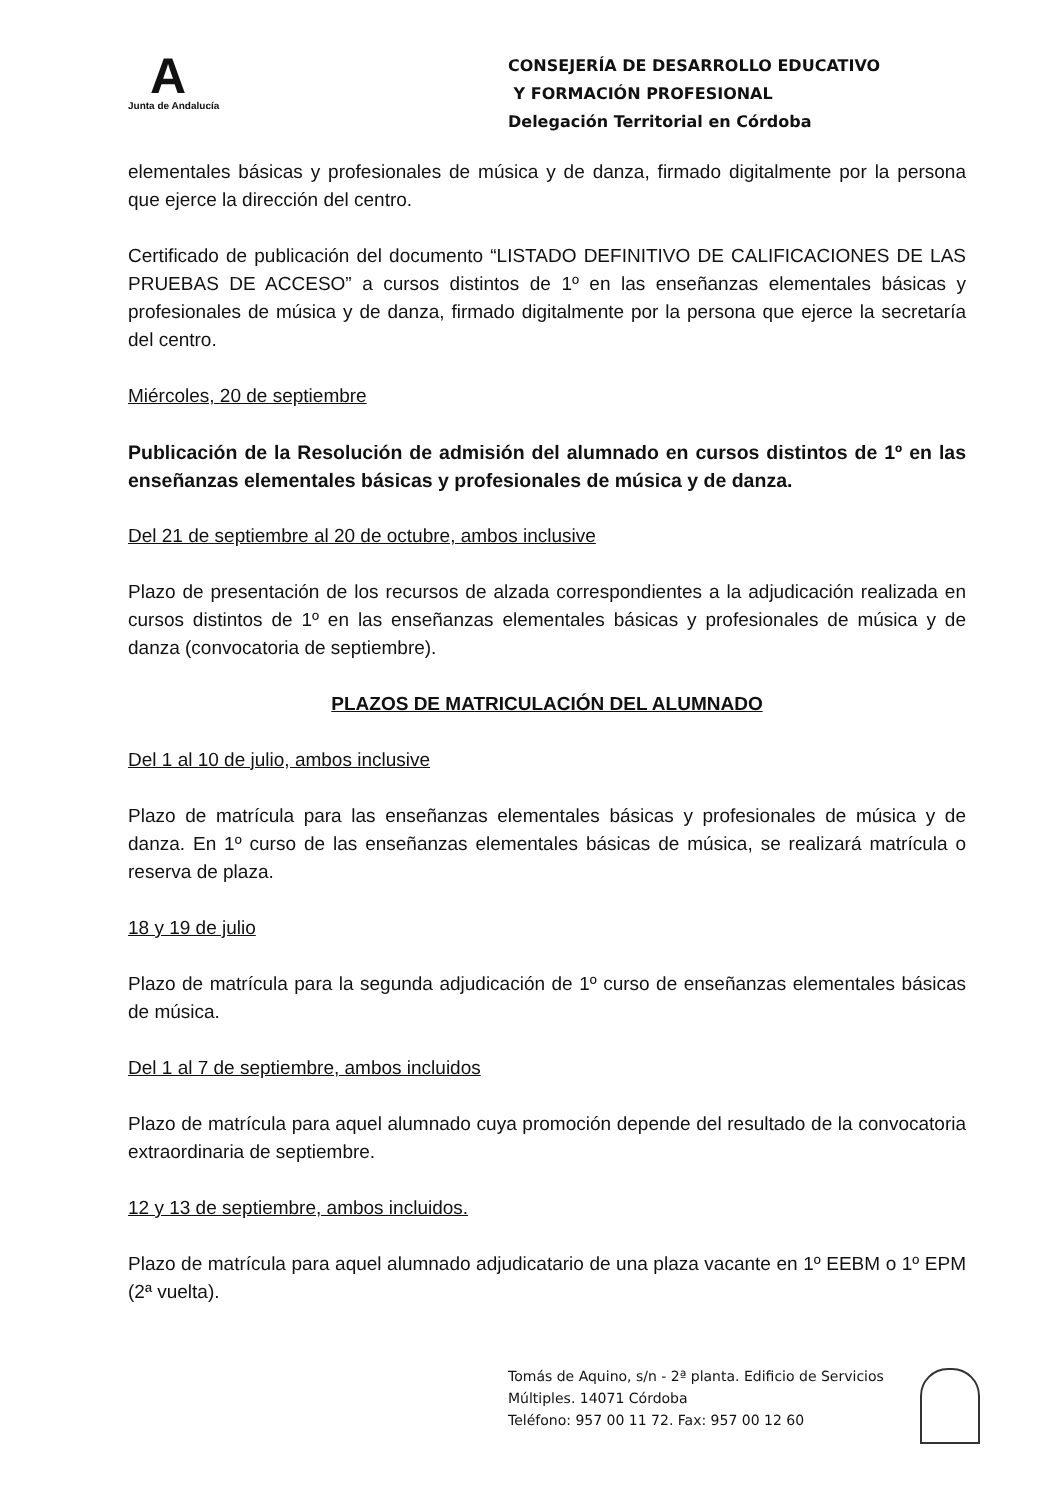A
Junta de Andalucía
CONSEJERÍA DE DESARROLLO EDUCATIVO
Y FORMACIÓN PROFESIONAL
Delegación Territorial en Córdoba
elementales básicas y profesionales de música y de danza, firmado digitalmente por la persona que ejerce la dirección del centro.
Certificado de publicación del documento “LISTADO DEFINITIVO DE CALIFICACIONES DE LAS PRUEBAS DE ACCESO” a cursos distintos de 1º en las enseñanzas elementales básicas y profesionales de música y de danza, firmado digitalmente por la persona que ejerce la secretaría del centro.
Miércoles, 20 de septiembre
Publicación de la Resolución de admisión del alumnado en cursos distintos de 1º en las enseñanzas elementales básicas y profesionales de música y de danza.
Del 21 de septiembre al 20 de octubre, ambos inclusive
Plazo de presentación de los recursos de alzada correspondientes a la adjudicación realizada en cursos distintos de 1º en las enseñanzas elementales básicas y profesionales de música y de danza (convocatoria de septiembre).
PLAZOS DE MATRICULACIÓN DEL ALUMNADO
Del 1 al 10 de julio, ambos inclusive
Plazo de matrícula para las enseñanzas elementales básicas y profesionales de música y de danza. En 1º curso de las enseñanzas elementales básicas de música, se realizará matrícula o reserva de plaza.
18 y 19 de julio
Plazo de matrícula para la segunda adjudicación de 1º curso de enseñanzas elementales básicas de música.
Del 1 al 7 de septiembre, ambos incluidos
Plazo de matrícula para aquel alumnado cuya promoción depende del resultado de la convocatoria extraordinaria de septiembre.
12 y 13 de septiembre, ambos incluidos.
Plazo de matrícula para aquel alumnado adjudicatario de una plaza vacante en 1º EEBM o 1º EPM (2ª vuelta).
Tomás de Aquino, s/n - 2ª planta. Edificio de Servicios
Múltiples. 14071 Córdoba
Teléfono: 957 00 11 72. Fax: 957 00 12 60